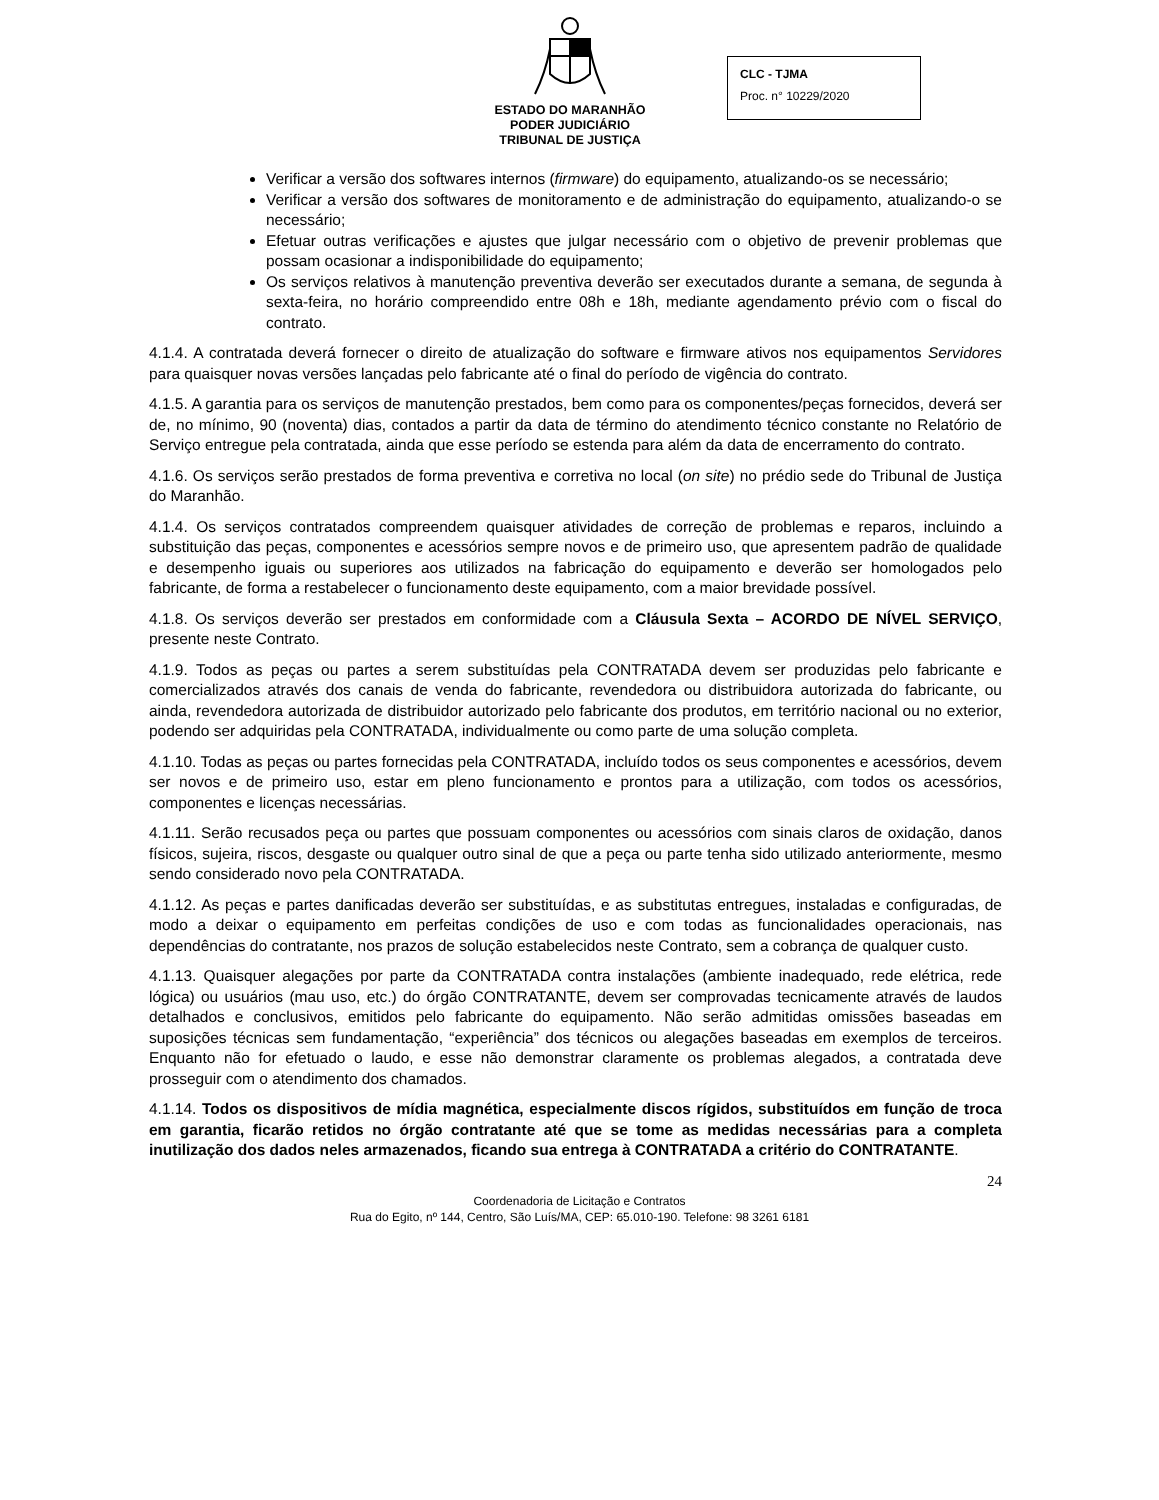ESTADO DO MARANHÃO
PODER JUDICIÁRIO
TRIBUNAL DE JUSTIÇA
CLC - TJMA
Proc. n° 10229/2020
Verificar a versão dos softwares internos (firmware) do equipamento, atualizando-os se necessário;
Verificar a versão dos softwares de monitoramento e de administração do equipamento, atualizando-o se necessário;
Efetuar outras verificações e ajustes que julgar necessário com o objetivo de prevenir problemas que possam ocasionar a indisponibilidade do equipamento;
Os serviços relativos à manutenção preventiva deverão ser executados durante a semana, de segunda à sexta-feira, no horário compreendido entre 08h e 18h, mediante agendamento prévio com o fiscal do contrato.
4.1.4. A contratada deverá fornecer o direito de atualização do software e firmware ativos nos equipamentos Servidores para quaisquer novas versões lançadas pelo fabricante até o final do período de vigência do contrato.
4.1.5. A garantia para os serviços de manutenção prestados, bem como para os componentes/peças fornecidos, deverá ser de, no mínimo, 90 (noventa) dias, contados a partir da data de término do atendimento técnico constante no Relatório de Serviço entregue pela contratada, ainda que esse período se estenda para além da data de encerramento do contrato.
4.1.6. Os serviços serão prestados de forma preventiva e corretiva no local (on site) no prédio sede do Tribunal de Justiça do Maranhão.
4.1.4. Os serviços contratados compreendem quaisquer atividades de correção de problemas e reparos, incluindo a substituição das peças, componentes e acessórios sempre novos e de primeiro uso, que apresentem padrão de qualidade e desempenho iguais ou superiores aos utilizados na fabricação do equipamento e deverão ser homologados pelo fabricante, de forma a restabelecer o funcionamento deste equipamento, com a maior brevidade possível.
4.1.8. Os serviços deverão ser prestados em conformidade com a Cláusula Sexta – ACORDO DE NÍVEL SERVIÇO, presente neste Contrato.
4.1.9. Todos as peças ou partes a serem substituídas pela CONTRATADA devem ser produzidas pelo fabricante e comercializados através dos canais de venda do fabricante, revendedora ou distribuidora autorizada do fabricante, ou ainda, revendedora autorizada de distribuidor autorizado pelo fabricante dos produtos, em território nacional ou no exterior, podendo ser adquiridas pela CONTRATADA, individualmente ou como parte de uma solução completa.
4.1.10. Todas as peças ou partes fornecidas pela CONTRATADA, incluído todos os seus componentes e acessórios, devem ser novos e de primeiro uso, estar em pleno funcionamento e prontos para a utilização, com todos os acessórios, componentes e licenças necessárias.
4.1.11. Serão recusados peça ou partes que possuam componentes ou acessórios com sinais claros de oxidação, danos físicos, sujeira, riscos, desgaste ou qualquer outro sinal de que a peça ou parte tenha sido utilizado anteriormente, mesmo sendo considerado novo pela CONTRATADA.
4.1.12. As peças e partes danificadas deverão ser substituídas, e as substitutas entregues, instaladas e configuradas, de modo a deixar o equipamento em perfeitas condições de uso e com todas as funcionalidades operacionais, nas dependências do contratante, nos prazos de solução estabelecidos neste Contrato, sem a cobrança de qualquer custo.
4.1.13. Quaisquer alegações por parte da CONTRATADA contra instalações (ambiente inadequado, rede elétrica, rede lógica) ou usuários (mau uso, etc.) do órgão CONTRATANTE, devem ser comprovadas tecnicamente através de laudos detalhados e conclusivos, emitidos pelo fabricante do equipamento. Não serão admitidas omissões baseadas em suposições técnicas sem fundamentação, “experiência” dos técnicos ou alegações baseadas em exemplos de terceiros. Enquanto não for efetuado o laudo, e esse não demonstrar claramente os problemas alegados, a contratada deve prosseguir com o atendimento dos chamados.
4.1.14. Todos os dispositivos de mídia magnética, especialmente discos rígidos, substituídos em função de troca em garantia, ficarão retidos no órgão contratante até que se tome as medidas necessárias para a completa inutilização dos dados neles armazenados, ficando sua entrega à CONTRATADA a critério do CONTRATANTE.
24
Coordenadoria de Licitação e Contratos
Rua do Egito, nº 144, Centro, São Luís/MA, CEP: 65.010-190. Telefone: 98 3261 6181